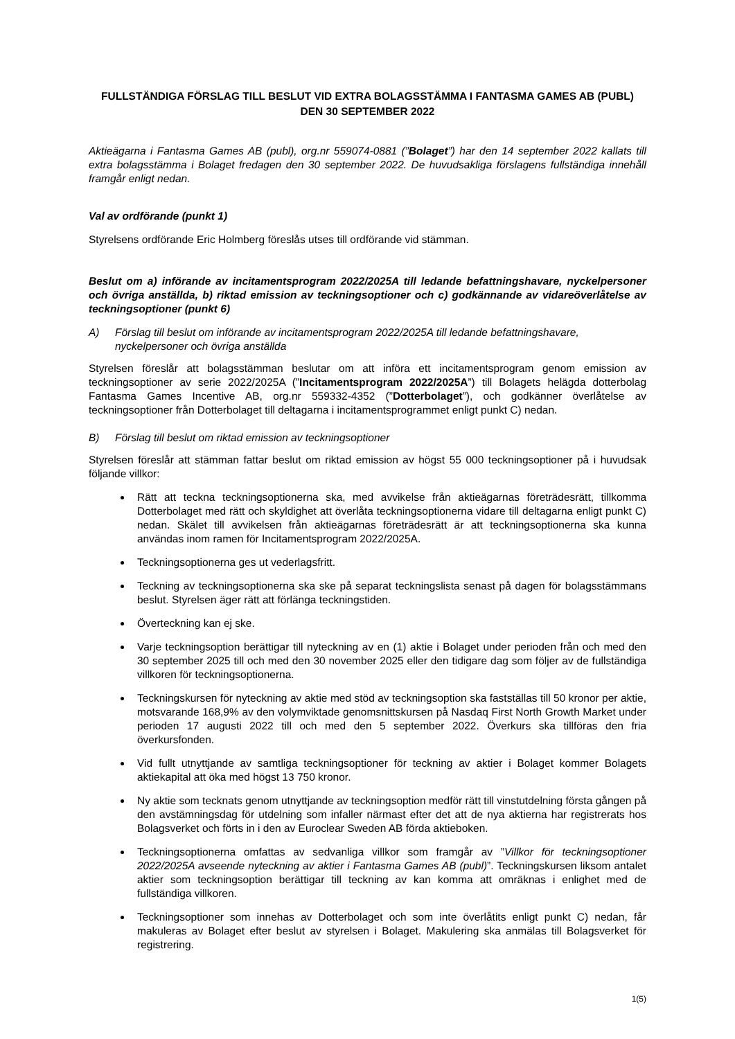FULLSTÄNDIGA FÖRSLAG TILL BESLUT VID EXTRA BOLAGSSTÄMMA I FANTASMA GAMES AB (PUBL) DEN 30 SEPTEMBER 2022
Aktieägarna i Fantasma Games AB (publ), org.nr 559074-0881 (”Bolaget”) har den 14 september 2022 kallats till extra bolagsstämma i Bolaget fredagen den 30 september 2022. De huvudsakliga förslagens fullständiga innehåll framgår enligt nedan.
Val av ordförande (punkt 1)
Styrelsens ordförande Eric Holmberg föreslås utses till ordförande vid stämman.
Beslut om a) införande av incitamentsprogram 2022/2025A till ledande befattningshavare, nyckelpersoner och övriga anställda, b) riktad emission av teckningsoptioner och c) godkännande av vidareöverlåtelse av teckningsoptioner (punkt 6)
A) Förslag till beslut om införande av incitamentsprogram 2022/2025A till ledande befattningshavare, nyckelpersoner och övriga anställda
Styrelsen föreslår att bolagsstämman beslutar om att införa ett incitamentsprogram genom emission av teckningsoptioner av serie 2022/2025A (”Incitamentsprogram 2022/2025A”) till Bolagets helägda dotterbolag Fantasma Games Incentive AB, org.nr 559332-4352 (”Dotterbolaget”), och godkänner överlåtelse av teckningsoptioner från Dotterbolaget till deltagarna i incitamentsprogrammet enligt punkt C) nedan.
B) Förslag till beslut om riktad emission av teckningsoptioner
Styrelsen föreslår att stämman fattar beslut om riktad emission av högst 55 000 teckningsoptioner på i huvudsak följande villkor:
Rätt att teckna teckningsoptionerna ska, med avvikelse från aktieägarnas företrädesrätt, tillkomma Dotterbolaget med rätt och skyldighet att överlåta teckningsoptionerna vidare till deltagarna enligt punkt C) nedan. Skälet till avvikelsen från aktieägarnas företrädesrätt är att teckningsoptionerna ska kunna användas inom ramen för Incitamentsprogram 2022/2025A.
Teckningsoptionerna ges ut vederlagsfritt.
Teckning av teckningsoptionerna ska ske på separat teckningslista senast på dagen för bolagsstämmans beslut. Styrelsen äger rätt att förlänga teckningstiden.
Överteckning kan ej ske.
Varje teckningsoption berättigar till nyteckning av en (1) aktie i Bolaget under perioden från och med den 30 september 2025 till och med den 30 november 2025 eller den tidigare dag som följer av de fullständiga villkoren för teckningsoptionerna.
Teckningskursen för nyteckning av aktie med stöd av teckningsoption ska fastställas till 50 kronor per aktie, motsvarande 168,9% av den volymviktade genomsnittskursen på Nasdaq First North Growth Market under perioden 17 augusti 2022 till och med den 5 september 2022. Överkurs ska tillföras den fria överkursfonden.
Vid fullt utnyttjande av samtliga teckningsoptioner för teckning av aktier i Bolaget kommer Bolagets aktiekapital att öka med högst 13 750 kronor.
Ny aktie som tecknats genom utnyttjande av teckningsoption medför rätt till vinstutdelning första gången på den avstämningsdag för utdelning som infaller närmast efter det att de nya aktierna har registrerats hos Bolagsverket och förts in i den av Euroclear Sweden AB förda aktieboken.
Teckningsoptionerna omfattas av sedvanliga villkor som framgår av ”Villkor för teckningsoptioner 2022/2025A avseende nyteckning av aktier i Fantasma Games AB (publ)”. Teckningskursen liksom antalet aktier som teckningsoption berättigar till teckning av kan komma att omräknas i enlighet med de fullständiga villkoren.
Teckningsoptioner som innehas av Dotterbolaget och som inte överlåtits enligt punkt C) nedan, får makuleras av Bolaget efter beslut av styrelsen i Bolaget. Makulering ska anmälas till Bolagsverket för registrering.
1(5)